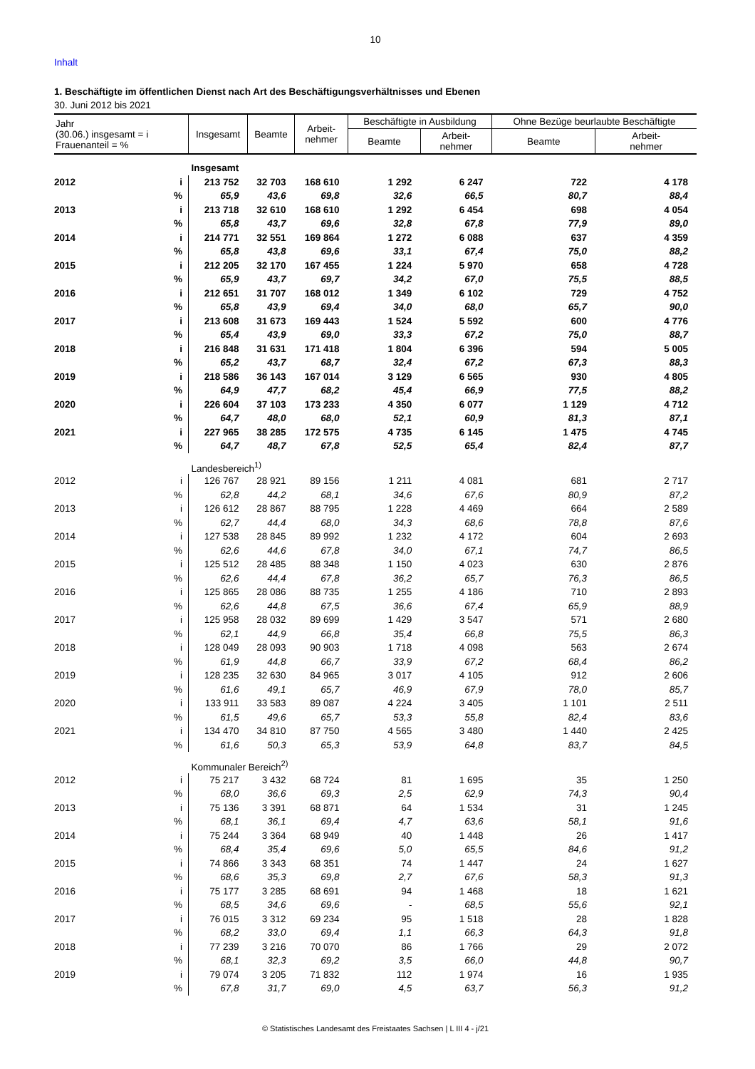10
Inhalt
1. Beschäftigte im öffentlichen Dienst nach Art des Beschäftigungsverhältnisses und Ebenen
30. Juni 2012 bis 2021
| Jahr (30.06.) insgesamt = i Frauenanteil = % | | Insgesamt | Beamte | Arbeit- nehmer | Beschäftigte in Ausbildung | | Ohne Bezüge beurlaubte Beschäftigte | |
| --- | --- | --- | --- | --- | --- | --- | --- | --- |
| | | | | | Beamte | Arbeit- nehmer | Beamte | Arbeit- nehmer |
| | | Insgesamt | | | | | | |
| 2012 | i | 213 752 | 32 703 | 168 610 | 1 292 | 6 247 | 722 | 4 178 |
| | % | 65,9 | 43,6 | 69,8 | 32,6 | 66,5 | 80,7 | 88,4 |
| 2013 | i | 213 718 | 32 610 | 168 610 | 1 292 | 6 454 | 698 | 4 054 |
| | % | 65,8 | 43,7 | 69,6 | 32,8 | 67,8 | 77,9 | 89,0 |
| 2014 | i | 214 771 | 32 551 | 169 864 | 1 272 | 6 088 | 637 | 4 359 |
| | % | 65,8 | 43,8 | 69,6 | 33,1 | 67,4 | 75,0 | 88,2 |
| 2015 | i | 212 205 | 32 170 | 167 455 | 1 224 | 5 970 | 658 | 4 728 |
| | % | 65,9 | 43,7 | 69,7 | 34,2 | 67,0 | 75,5 | 88,5 |
| 2016 | i | 212 651 | 31 707 | 168 012 | 1 349 | 6 102 | 729 | 4 752 |
| | % | 65,8 | 43,9 | 69,4 | 34,0 | 68,0 | 65,7 | 90,0 |
| 2017 | i | 213 608 | 31 673 | 169 443 | 1 524 | 5 592 | 600 | 4 776 |
| | % | 65,4 | 43,9 | 69,0 | 33,3 | 67,2 | 75,0 | 88,7 |
| 2018 | i | 216 848 | 31 631 | 171 418 | 1 804 | 6 396 | 594 | 5 005 |
| | % | 65,2 | 43,7 | 68,7 | 32,4 | 67,2 | 67,3 | 88,3 |
| 2019 | i | 218 586 | 36 143 | 167 014 | 3 129 | 6 565 | 930 | 4 805 |
| | % | 64,9 | 47,7 | 68,2 | 45,4 | 66,9 | 77,5 | 88,2 |
| 2020 | i | 226 604 | 37 103 | 173 233 | 4 350 | 6 077 | 1 129 | 4 712 |
| | % | 64,7 | 48,0 | 68,0 | 52,1 | 60,9 | 81,3 | 87,1 |
| 2021 | i | 227 965 | 38 285 | 172 575 | 4 735 | 6 145 | 1 475 | 4 745 |
| | % | 64,7 | 48,7 | 67,8 | 52,5 | 65,4 | 82,4 | 87,7 |
| | | Landesbereich<sup>1)</sup> | | | | | | |
| 2012 | i | 126 767 | 28 921 | 89 156 | 1 211 | 4 081 | 681 | 2 717 |
| | % | 62,8 | 44,2 | 68,1 | 34,6 | 67,6 | 80,9 | 87,2 |
| 2013 | i | 126 612 | 28 867 | 88 795 | 1 228 | 4 469 | 664 | 2 589 |
| | % | 62,7 | 44,4 | 68,0 | 34,3 | 68,6 | 78,8 | 87,6 |
| 2014 | i | 127 538 | 28 845 | 89 992 | 1 232 | 4 172 | 604 | 2 693 |
| | % | 62,6 | 44,6 | 67,8 | 34,0 | 67,1 | 74,7 | 86,5 |
| 2015 | i | 125 512 | 28 485 | 88 348 | 1 150 | 4 023 | 630 | 2 876 |
| | % | 62,6 | 44,4 | 67,8 | 36,2 | 65,7 | 76,3 | 86,5 |
| 2016 | i | 125 865 | 28 086 | 88 735 | 1 255 | 4 186 | 710 | 2 893 |
| | % | 62,6 | 44,8 | 67,5 | 36,6 | 67,4 | 65,9 | 88,9 |
| 2017 | i | 125 958 | 28 032 | 89 699 | 1 429 | 3 547 | 571 | 2 680 |
| | % | 62,1 | 44,9 | 66,8 | 35,4 | 66,8 | 75,5 | 86,3 |
| 2018 | i | 128 049 | 28 093 | 90 903 | 1 718 | 4 098 | 563 | 2 674 |
| | % | 61,9 | 44,8 | 66,7 | 33,9 | 67,2 | 68,4 | 86,2 |
| 2019 | i | 128 235 | 32 630 | 84 965 | 3 017 | 4 105 | 912 | 2 606 |
| | % | 61,6 | 49,1 | 65,7 | 46,9 | 67,9 | 78,0 | 85,7 |
| 2020 | i | 133 911 | 33 583 | 89 087 | 4 224 | 3 405 | 1 101 | 2 511 |
| | % | 61,5 | 49,6 | 65,7 | 53,3 | 55,8 | 82,4 | 83,6 |
| 2021 | i | 134 470 | 34 810 | 87 750 | 4 565 | 3 480 | 1 440 | 2 425 |
| | % | 61,6 | 50,3 | 65,3 | 53,9 | 64,8 | 83,7 | 84,5 |
| | | Kommunaler Bereich<sup>2)</sup> | | | | | | |
| 2012 | i | 75 217 | 3 432 | 68 724 | 81 | 1 695 | 35 | 1 250 |
| | % | 68,0 | 36,6 | 69,3 | 2,5 | 62,9 | 74,3 | 90,4 |
| 2013 | i | 75 136 | 3 391 | 68 871 | 64 | 1 534 | 31 | 1 245 |
| | % | 68,1 | 36,1 | 69,4 | 4,7 | 63,6 | 58,1 | 91,6 |
| 2014 | i | 75 244 | 3 364 | 68 949 | 40 | 1 448 | 26 | 1 417 |
| | % | 68,4 | 35,4 | 69,6 | 5,0 | 65,5 | 84,6 | 91,2 |
| 2015 | i | 74 866 | 3 343 | 68 351 | 74 | 1 447 | 24 | 1 627 |
| | % | 68,6 | 35,3 | 69,8 | 2,7 | 67,6 | 58,3 | 91,3 |
| 2016 | i | 75 177 | 3 285 | 68 691 | 94 | 1 468 | 18 | 1 621 |
| | % | 68,5 | 34,6 | 69,6 | - | 68,5 | 55,6 | 92,1 |
| 2017 | i | 76 015 | 3 312 | 69 234 | 95 | 1 518 | 28 | 1 828 |
| | % | 68,2 | 33,0 | 69,4 | 1,1 | 66,3 | 64,3 | 91,8 |
| 2018 | i | 77 239 | 3 216 | 70 070 | 86 | 1 766 | 29 | 2 072 |
| | % | 68,1 | 32,3 | 69,2 | 3,5 | 66,0 | 44,8 | 90,7 |
| 2019 | i | 79 074 | 3 205 | 71 832 | 112 | 1 974 | 16 | 1 935 |
| | % | 67,8 | 31,7 | 69,0 | 4,5 | 63,7 | 56,3 | 91,2 |
© Statistisches Landesamt des Freistaates Sachsen | L III 4 - j/21